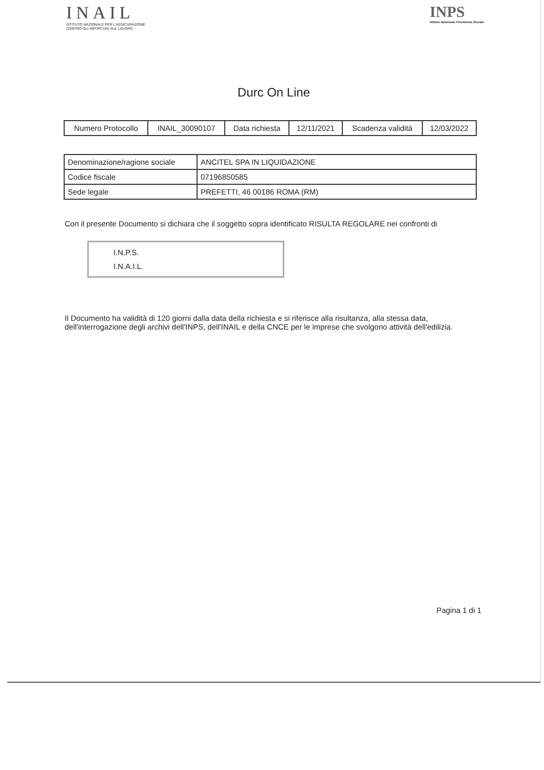INAIL
ISTITUTO NAZIONALE PER L'ASSICURAZIONE
CONTRO GLI INFORTUNI SUL LAVORO
INPS
Istituto Nazionale Previdenza Sociale
Durc On Line
| Numero Protocollo | INAIL_30090107 | Data richiesta | 12/11/2021 | Scadenza validità | 12/03/2022 |
| Denominazione/ragione sociale | ANCITEL SPA IN LIQUIDAZIONE |
| Codice fiscale | 07196850585 |
| Sede legale | PREFETTI, 46 00186 ROMA (RM) |
Con il presente Documento si dichiara che il soggetto sopra identificato RISULTA REGOLARE nei confronti di
I.N.P.S.
I.N.A.I.L.
Il Documento ha validità di 120 giorni dalla data della richiesta e si riferisce alla risultanza, alla stessa data, dell'interrogazione degli archivi dell'INPS, dell'INAIL e della CNCE per le imprese che svolgono attività dell'edilizia.
Pagina 1 di 1